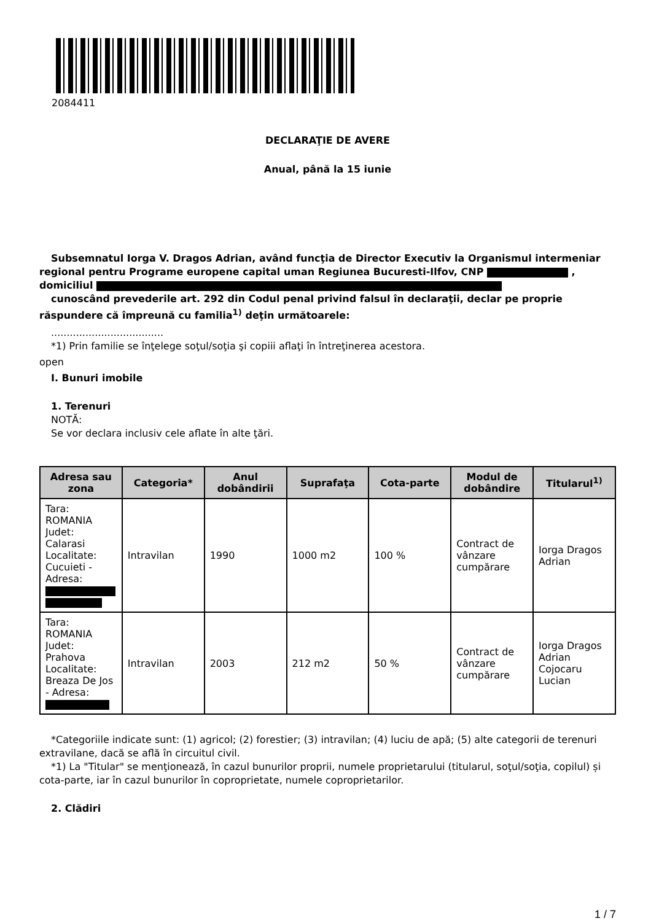2084411
DECLARAŢIE DE AVERE
Anual, până la 15 iunie
Subsemnatul Iorga V. Dragos Adrian, având funcţia de Director Executiv la Organismul intermeniar regional pentru Programe europene capital uman Regiunea Bucuresti-Ilfov, CNP , domiciliul
cunoscând prevederile art. 292 din Codul penal privind falsul în declaraţii, declar pe proprie răspundere că împreună cu familia<sup>1)</sup> deţin următoarele:
....................................
*1) Prin familie se înţelege soţul/soţia şi copiii aflaţi în întreţinerea acestora.
open
I. Bunuri imobile
1. Terenuri
NOTĂ:
Se vor declara inclusiv cele aflate în alte ţări.
| Adresa sau zona | Categoria* | Anul dobândirii | Suprafaţa | Cota-parte | Modul de dobândire | Titularul<sup>1)</sup> |
| --- | --- | --- | --- | --- | --- | --- |
| Tara: ROMANIA Judet: Calarasi Localitate: Cucuieti - Adresa: | Intravilan | 1990 | 1000 m2 | 100 % | Contract de vânzare cumpărare | Iorga Dragos Adrian |
| Tara: ROMANIA Judet: Prahova Localitate: Breaza De Jos - Adresa: | Intravilan | 2003 | 212 m2 | 50 % | Contract de vânzare cumpărare | Iorga Dragos Adrian Cojocaru Lucian |
*Categoriile indicate sunt: (1) agricol; (2) forestier; (3) intravilan; (4) luciu de apă; (5) alte categorii de terenuri extravilane, dacă se află în circuitul civil.
*1) La "Titular" se menţionează, în cazul bunurilor proprii, numele proprietarului (titularul, soţul/soţia, copilul) și cota-parte, iar în cazul bunurilor în coproprietate, numele coproprietarilor.
2. Clădiri
1 / 7